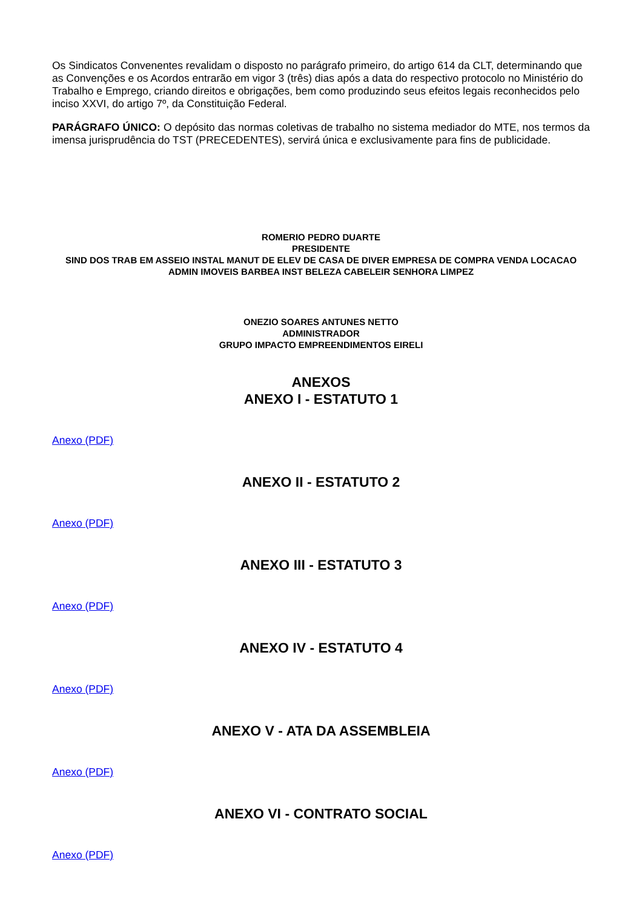Os Sindicatos Convenentes revalidam o disposto no parágrafo primeiro, do artigo 614 da CLT, determinando que as Convenções e os Acordos entrarão em vigor 3 (três) dias após a data do respectivo protocolo no Ministério do Trabalho e Emprego, criando direitos e obrigações, bem como produzindo seus efeitos legais reconhecidos pelo inciso XXVI, do artigo 7º, da Constituição Federal.
PARÁGRAFO ÚNICO: O depósito das normas coletivas de trabalho no sistema mediador do MTE, nos termos da imensa jurisprudência do TST (PRECEDENTES), servirá única e exclusivamente para fins de publicidade.
ROMERIO PEDRO DUARTE
PRESIDENTE
SIND DOS TRAB EM ASSEIO INSTAL MANUT DE ELEV DE CASA DE DIVER EMPRESA DE COMPRA VENDA LOCACAO ADMIN IMOVEIS BARBEA INST BELEZA CABELEIR SENHORA LIMPEZ
ONEZIO SOARES ANTUNES NETTO
ADMINISTRADOR
GRUPO IMPACTO EMPREENDIMENTOS EIRELI
ANEXOS
ANEXO I - ESTATUTO 1
Anexo (PDF)
ANEXO II - ESTATUTO 2
Anexo (PDF)
ANEXO III - ESTATUTO 3
Anexo (PDF)
ANEXO IV - ESTATUTO 4
Anexo (PDF)
ANEXO V - ATA DA ASSEMBLEIA
Anexo (PDF)
ANEXO VI - CONTRATO SOCIAL
Anexo (PDF)